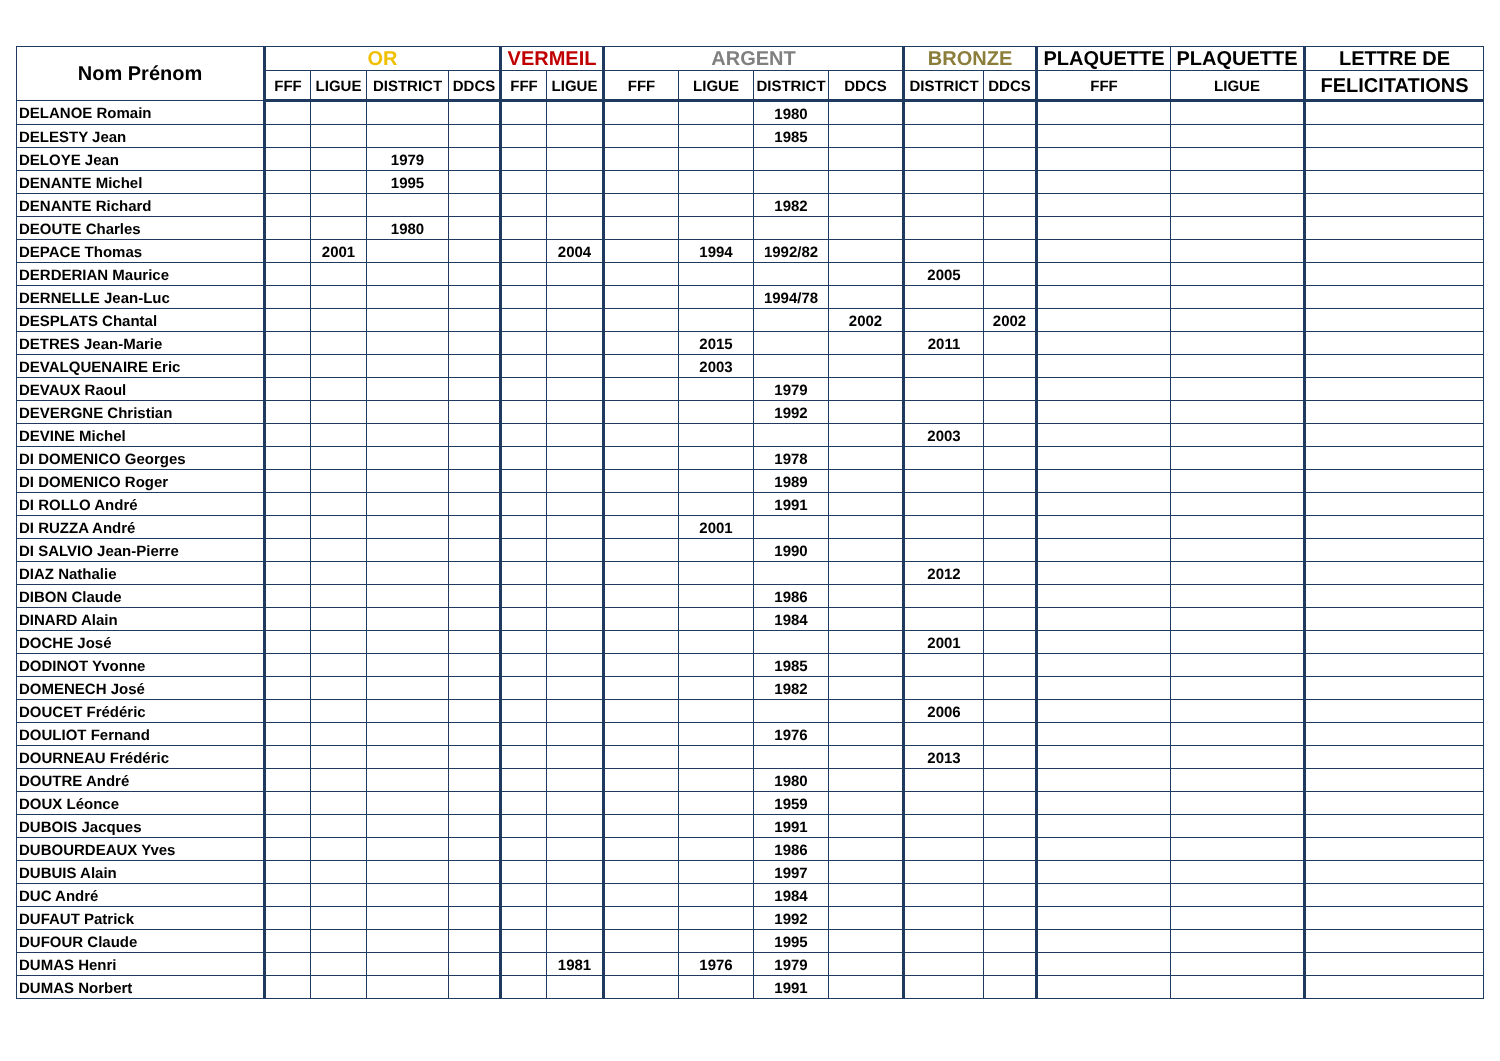| Nom Prénom | OR | | | | VERMEIL | | ARGENT | | | | BRONZE | | PLAQUETTE | PLAQUETTE | LETTRE DE |
| --- | --- | --- | --- | --- | --- | --- | --- | --- | --- | --- | --- | --- | --- | --- | --- |
| | FFF | LIGUE | DISTRICT | DDCS | FFF | LIGUE | FFF | LIGUE | DISTRICT | DDCS | DISTRICT | DDCS | FFF | LIGUE | FELICITATIONS |
| DELANOE Romain | | | | | | | | | 1980 | | | | | | |
| DELESTY Jean | | | | | | | | | 1985 | | | | | | |
| DELOYE Jean | | | 1979 | | | | | | | | | | | | |
| DENANTE Michel | | | 1995 | | | | | | | | | | | | |
| DENANTE Richard | | | | | | | | | 1982 | | | | | | |
| DEOUTE Charles | | | 1980 | | | | | | | | | | | | |
| DEPACE Thomas | | 2001 | | | | 2004 | | 1994 | 1992/82 | | | | | | |
| DERDERIAN Maurice | | | | | | | | | | | 2005 | | | | |
| DERNELLE Jean-Luc | | | | | | | | | 1994/78 | | | | | | |
| DESPLATS Chantal | | | | | | | | | | 2002 | | 2002 | | | |
| DETRES Jean-Marie | | | | | | | | 2015 | | | 2011 | | | | |
| DEVALQUENAIRE Eric | | | | | | | | 2003 | | | | | | | |
| DEVAUX Raoul | | | | | | | | | 1979 | | | | | | |
| DEVERGNE Christian | | | | | | | | | 1992 | | | | | | |
| DEVINE Michel | | | | | | | | | | | 2003 | | | | |
| DI DOMENICO Georges | | | | | | | | | 1978 | | | | | | |
| DI DOMENICO Roger | | | | | | | | | 1989 | | | | | | |
| DI ROLLO André | | | | | | | | | 1991 | | | | | | |
| DI RUZZA André | | | | | | | | 2001 | | | | | | | |
| DI SALVIO Jean-Pierre | | | | | | | | | 1990 | | | | | | |
| DIAZ Nathalie | | | | | | | | | | | 2012 | | | | |
| DIBON Claude | | | | | | | | | 1986 | | | | | | |
| DINARD Alain | | | | | | | | | 1984 | | | | | | |
| DOCHE José | | | | | | | | | | | 2001 | | | | |
| DODINOT Yvonne | | | | | | | | | 1985 | | | | | | |
| DOMENECH José | | | | | | | | | 1982 | | | | | | |
| DOUCET Frédéric | | | | | | | | | | | 2006 | | | | |
| DOULIOT Fernand | | | | | | | | | 1976 | | | | | | |
| DOURNEAU Frédéric | | | | | | | | | | | 2013 | | | | |
| DOUTRE André | | | | | | | | | 1980 | | | | | | |
| DOUX Léonce | | | | | | | | | 1959 | | | | | | |
| DUBOIS Jacques | | | | | | | | | 1991 | | | | | | |
| DUBOURDEAUX Yves | | | | | | | | | 1986 | | | | | | |
| DUBUIS Alain | | | | | | | | | 1997 | | | | | | |
| DUC André | | | | | | | | | 1984 | | | | | | |
| DUFAUT Patrick | | | | | | | | | 1992 | | | | | | |
| DUFOUR Claude | | | | | | | | | 1995 | | | | | | |
| DUMAS Henri | | | | | | 1981 | | 1976 | 1979 | | | | | | |
| DUMAS Norbert | | | | | | | | | 1991 | | | | | | |